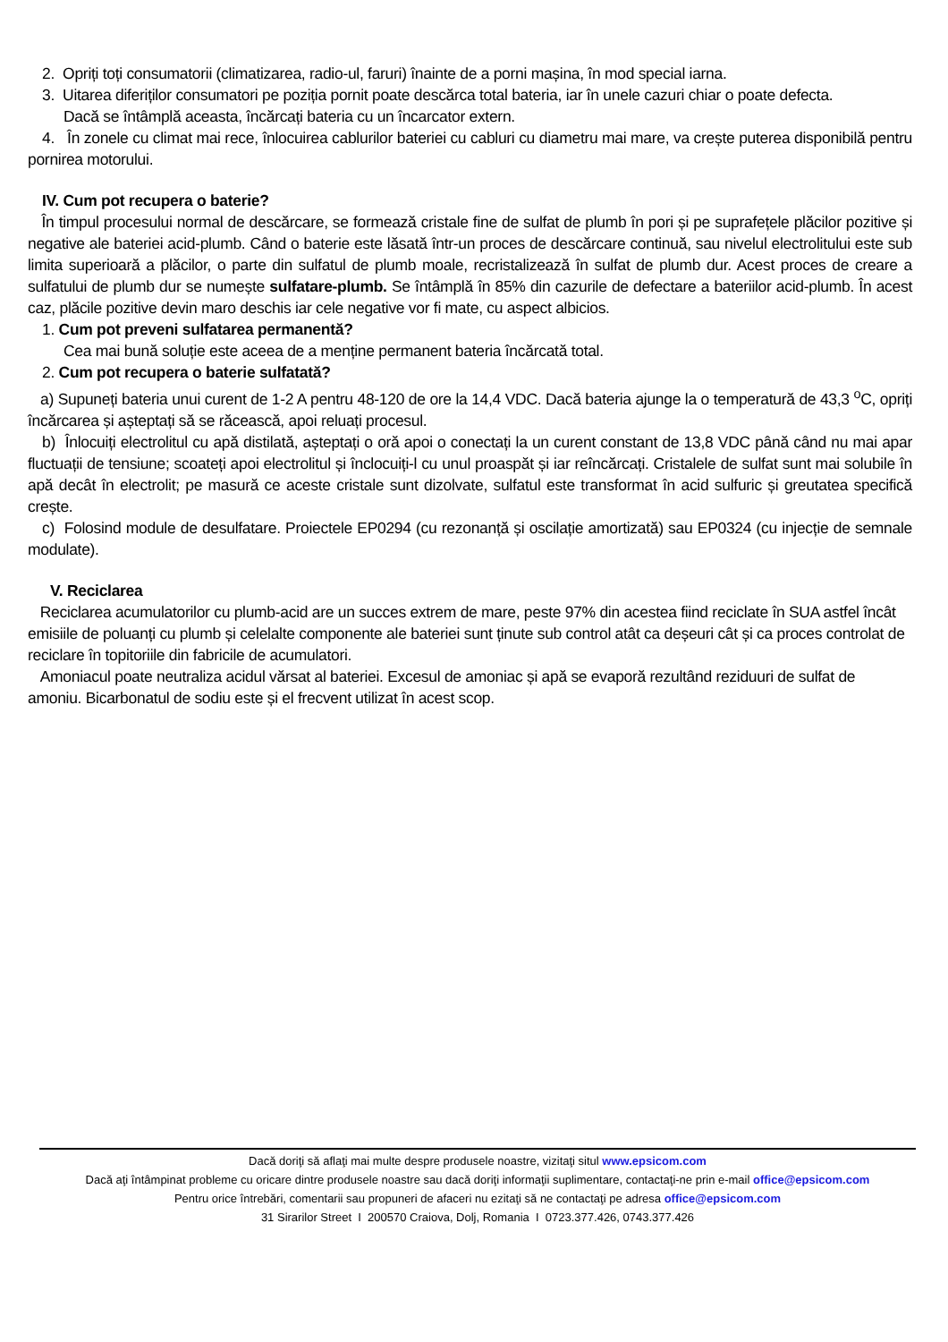2. Opriți toți consumatorii (climatizarea, radio-ul, faruri) înainte de a porni mașina, în mod special iarna.
3. Uitarea diferiților consumatori pe poziția pornit poate descărca total bateria, iar în unele cazuri chiar o poate defecta.
Dacă se întâmplă aceasta, încărcați bateria cu un încarcator extern.
4. În zonele cu climat mai rece, înlocuirea cablurilor bateriei cu cabluri cu diametru mai mare, va crește puterea disponibilă pentru pornirea motorului.
IV. Cum pot recupera o baterie?
În timpul procesului normal de descărcare, se formează cristale fine de sulfat de plumb în pori și pe suprafețele plăcilor pozitive și negative ale bateriei acid-plumb. Când o baterie este lăsată într-un proces de descărcare continuă, sau nivelul electrolitului este sub limita superioară a plăcilor, o parte din sulfatul de plumb moale, recristalizează în sulfat de plumb dur. Acest proces de creare a sulfatului de plumb dur se numește sulfatare-plumb. Se întâmplă în 85% din cazurile de defectare a bateriilor acid-plumb. În acest caz, plăcile pozitive devin maro deschis iar cele negative vor fi mate, cu aspect albicios.
1. Cum pot preveni sulfatarea permanentă?
Cea mai bună soluție este aceea de a menține permanent bateria încărcată total.
2. Cum pot recupera o baterie sulfatată?
a) Supuneți bateria unui curent de 1-2 A pentru 48-120 de ore la 14,4 VDC. Dacă bateria ajunge la o temperatură de 43,3 <sup>o</sup>C, opriți încărcarea și așteptați să se răcească, apoi reluați procesul.
b) Înlocuiți electrolitul cu apă distilată, așteptați o oră apoi o conectați la un curent constant de 13,8 VDC până când nu mai apar fluctuații de tensiune; scoateți apoi electrolitul și înclocuiți-l cu unul proaspăt și iar reîncărcați. Cristalele de sulfat sunt mai solubile în apă decât în electrolit; pe masură ce aceste cristale sunt dizolvate, sulfatul este transformat în acid sulfuric și greutatea specifică crește.
c) Folosind module de desulfatare. Proiectele EP0294 (cu rezonanță și oscilație amortizată) sau EP0324 (cu injecție de semnale modulate).
V. Reciclarea
Reciclarea acumulatorilor cu plumb-acid are un succes extrem de mare, peste 97% din acestea fiind reciclate în SUA astfel încât emisiile de poluanți cu plumb și celelalte componente ale bateriei sunt ținute sub control atât ca deșeuri cât și ca proces controlat de reciclare în topitoriile din fabricile de acumulatori.
Amoniacul poate neutraliza acidul vărsat al bateriei. Excesul de amoniac și apă se evaporă rezultând reziduuri de sulfat de amoniu. Bicarbonatul de sodiu este și el frecvent utilizat în acest scop.
Dacă doriţi să aflaţi mai multe despre produsele noastre, vizitaţi situl www.epsicom.com
Dacă aţi întâmpinat probleme cu oricare dintre produsele noastre sau dacă doriţi informaţii suplimentare, contactaţi-ne prin e-mail office@epsicom.com
Pentru orice întrebări, comentarii sau propuneri de afaceri nu ezitaţi să ne contactaţi pe adresa office@epsicom.com
31 Sirarilor Street I 200570 Craiova, Dolj, Romania I 0723.377.426, 0743.377.426